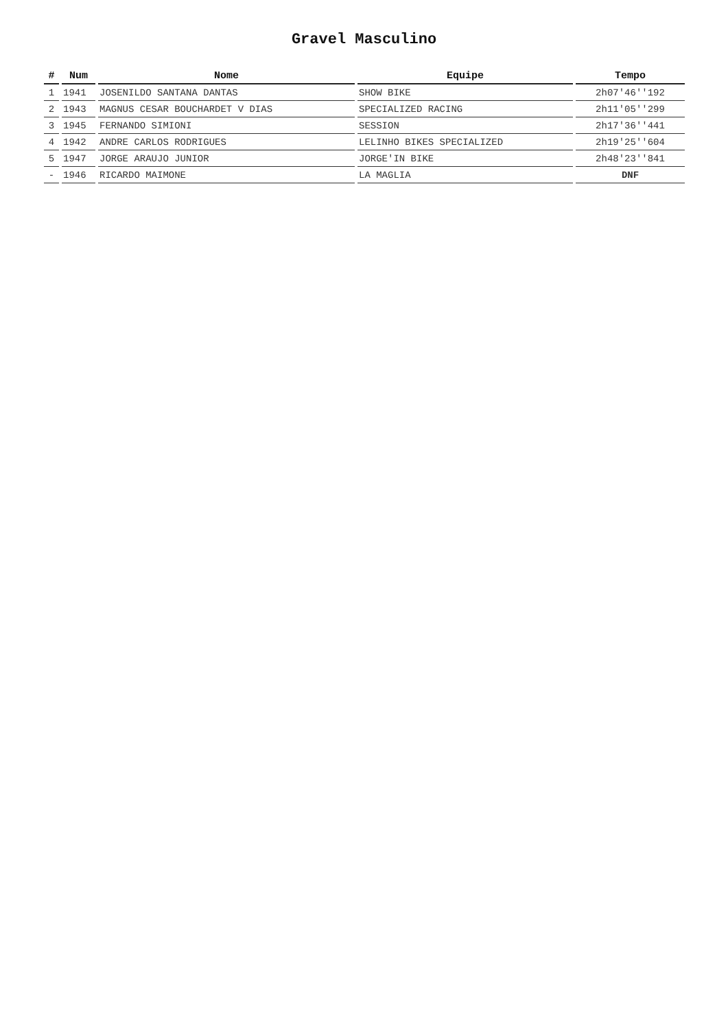Gravel Masculino
| # | Num | Nome | Equipe | Tempo |
| --- | --- | --- | --- | --- |
| 1 | 1941 | JOSENILDO SANTANA DANTAS | SHOW BIKE | 2h07'46''192 |
| 2 | 1943 | MAGNUS CESAR BOUCHARDET V DIAS | SPECIALIZED RACING | 2h11'05''299 |
| 3 | 1945 | FERNANDO SIMIONI | SESSION | 2h17'36''441 |
| 4 | 1942 | ANDRE CARLOS RODRIGUES | LELINHO BIKES SPECIALIZED | 2h19'25''604 |
| 5 | 1947 | JORGE ARAUJO JUNIOR | JORGE'IN BIKE | 2h48'23''841 |
| - | 1946 | RICARDO MAIMONE | LA MAGLIA | DNF |